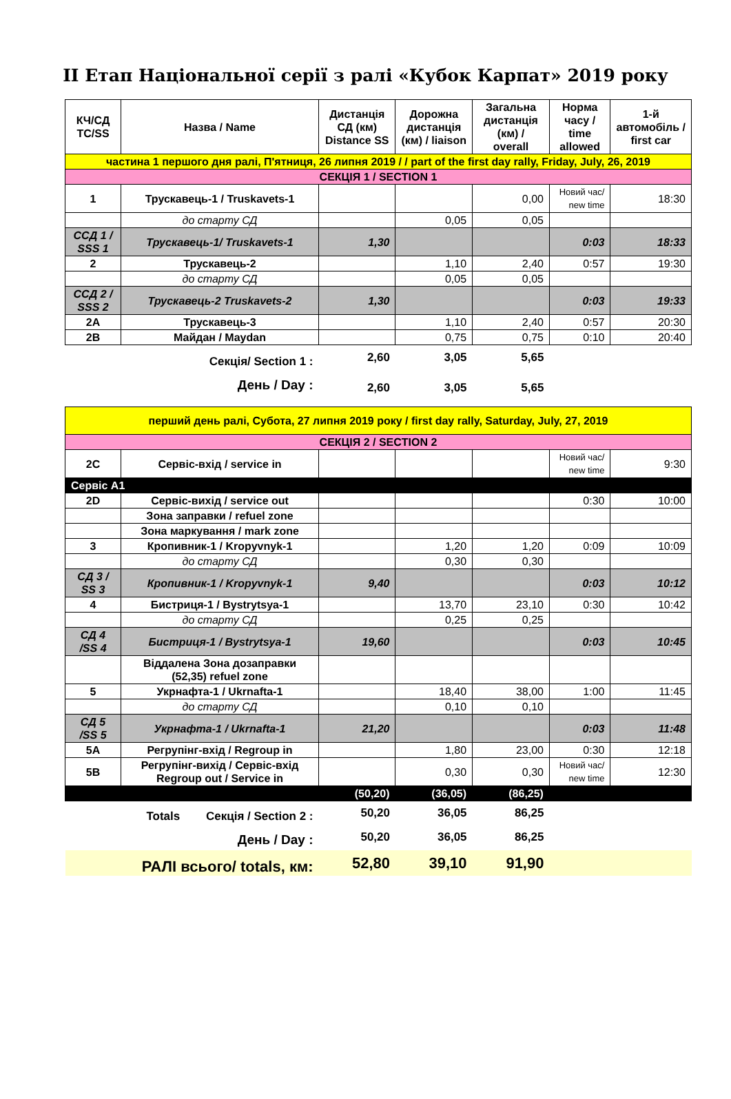ІІ Етап Національної серії з ралі «Кубок Карпат» 2019 року
| КЧ/СД TC/SS | Назва / Name | Дистанція СД (км) Distance SS | Дорожна дистанція (км) / liaison | Загальна дистанція (км) / overall | Норма часу / time allowed | 1-й автомобіль / first car |
| --- | --- | --- | --- | --- | --- | --- |
| частина 1 першого дня ралі, П'ятниця, 26 липня 2019 / / part of the first day rally, Friday, July, 26, 2019 | | | | | | |
| СЕКЦІЯ 1 / SECTION 1 | | | | | | |
| 1 | Трускавець-1 / Truskavets-1 | | | 0,00 | Новий час/ new time | 18:30 |
| | до старту СД | | 0,05 | 0,05 | | |
| ССД 1 / SSS 1 | Трускавець-1/ Truskavets-1 | 1,30 | | | 0:03 | 18:33 |
| 2 | Трускавець-2 | | 1,10 | 2,40 | 0:57 | 19:30 |
| | до старту СД | | 0,05 | 0,05 | | |
| ССД 2 / SSS 2 | Трускавець-2 Truskavets-2 | 1,30 | | | 0:03 | 19:33 |
| 2A | Трускавець-3 | | 1,10 | 2,40 | 0:57 | 20:30 |
| 2B | Майдан / Maydan | | 0,75 | 0,75 | 0:10 | 20:40 |
| Секція/ Section 1 : | | 2,60 | 3,05 | 5,65 | | |
| День / Day : | | 2,60 | 3,05 | 5,65 | | |
| перший день ралі, Субота, 27 липня 2019 року / first day rally, Saturday, July, 27, 2019 | | | | | | |
| СЕКЦІЯ 2 / SECTION 2 | | | | | | |
| 2C | Сервіс-вхід / service in | | | | Новий час/ new time | 9:30 |
| Сервіс А1 | | | | | | |
| 2D | Сервіс-вихід / service out | | | | 0:30 | 10:00 |
| | Зона заправки / refuel zone | | | | | |
| | Зона маркування / mark zone | | | | | |
| 3 | Кропивник-1 / Kropyvnyk-1 | | 1,20 | 1,20 | 0:09 | 10:09 |
| | до старту СД | | 0,30 | 0,30 | | |
| СД 3 / SS 3 | Кропивник-1 / Kropyvnyk-1 | 9,40 | | | 0:03 | 10:12 |
| 4 | Бистриця-1 / Bystrytsya-1 | | 13,70 | 23,10 | 0:30 | 10:42 |
| | до старту СД | | 0,25 | 0,25 | | |
| СД 4 /SS 4 | Бистриця-1 / Bystrytsya-1 | 19,60 | | | 0:03 | 10:45 |
| | Віддалена Зона дозаправки (52,35) refuel zone | | | | | |
| 5 | Укрнафта-1 / Ukrnafta-1 | | 18,40 | 38,00 | 1:00 | 11:45 |
| | до старту СД | | 0,10 | 0,10 | | |
| СД 5 /SS 5 | Укрнафта-1 / Ukrnafta-1 | 21,20 | | | 0:03 | 11:48 |
| 5A | Регрупінг-вхід / Regroup in | | 1,80 | 23,00 | 0:30 | 12:18 |
| 5B | Регрупінг-вихід / Сервіс-вхід Regroup out / Service in | | 0,30 | 0,30 | Новий час/ new time | 12:30 |
| | | (50,20) | (36,05) | (86,25) | | |
| Totals Секція / Section 2 : | | 50,20 | 36,05 | 86,25 | | |
| День / Day : | | 50,20 | 36,05 | 86,25 | | |
| РАЛІ всього/ totals, км: | | 52,80 | 39,10 | 91,90 | | |